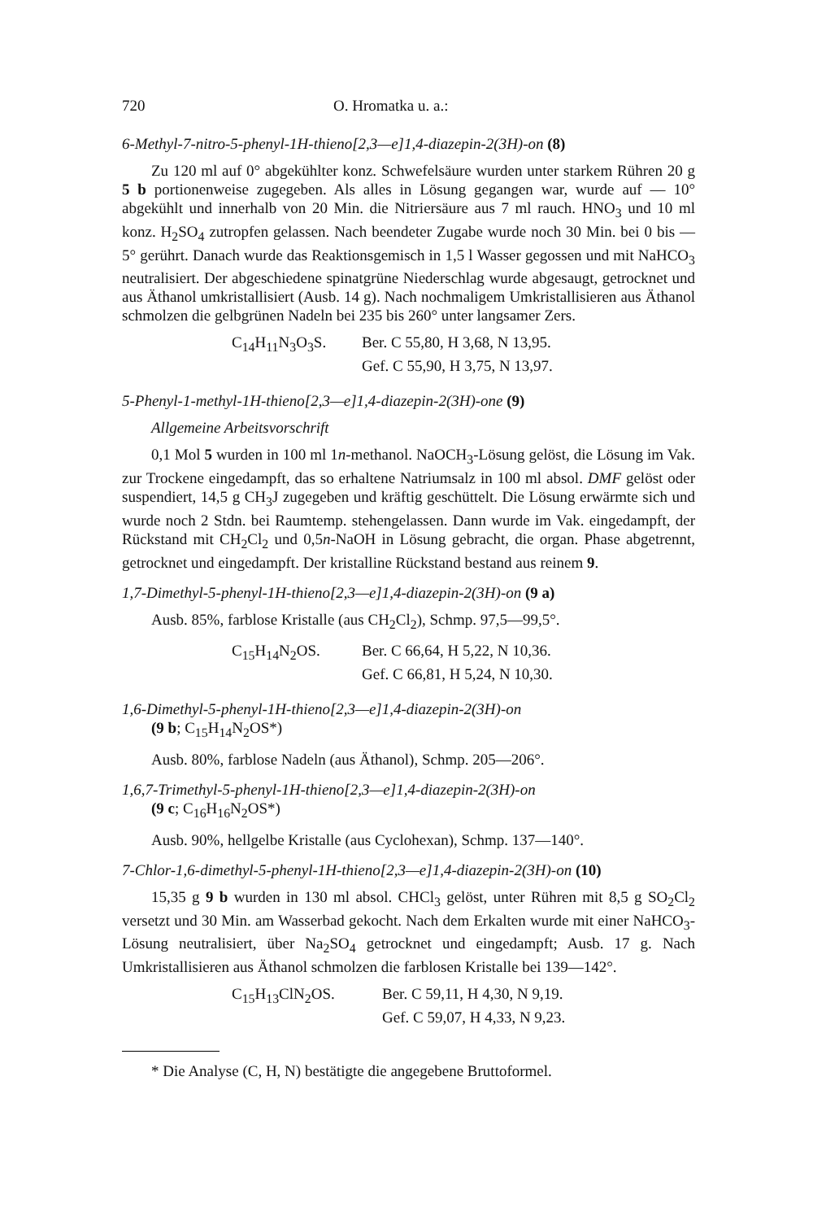720 O. Hromatka u. a.:
6-Methyl-7-nitro-5-phenyl-1H-thieno[2,3—e]1,4-diazepin-2(3H)-on (8)
Zu 120 ml auf 0° abgekühlter konz. Schwefelsäure wurden unter starkem Rühren 20 g 5 b portionenweise zugegeben. Als alles in Lösung gegangen war, wurde auf — 10° abgekühlt und innerhalb von 20 Min. die Nitriersäure aus 7 ml rauch. HNO<sub>3</sub> und 10 ml konz. H<sub>2</sub>SO<sub>4</sub> zutropfen gelassen. Nach beendeter Zugabe wurde noch 30 Min. bei 0 bis — 5° gerührt. Danach wurde das Reaktionsgemisch in 1,5 l Wasser gegossen und mit NaHCO<sub>3</sub> neutralisiert. Der abgeschiedene spinatgrüne Niederschlag wurde abgesaugt, getrocknet und aus Äthanol umkristallisiert (Ausb. 14 g). Nach nochmaligem Umkristallisieren aus Äthanol schmolzen die gelbgrünen Nadeln bei 235 bis 260° unter langsamer Zers.
C<sub>14</sub>H<sub>11</sub>N<sub>3</sub>O<sub>3</sub>S. Ber. C 55,80, H 3,68, N 13,95. Gef. C 55,90, H 3,75, N 13,97.
5-Phenyl-1-methyl-1H-thieno[2,3—e]1,4-diazepin-2(3H)-one (9)
Allgemeine Arbeitsvorschrift
0,1 Mol 5 wurden in 100 ml 1n-methanol. NaOCH<sub>3</sub>-Lösung gelöst, die Lösung im Vak. zur Trockene eingedampft, das so erhaltene Natriumsalz in 100 ml absol. DMF gelöst oder suspendiert, 14,5 g CH<sub>3</sub>J zugegeben und kräftig geschüttelt. Die Lösung erwärmte sich und wurde noch 2 Stdn. bei Raumtemp. stehengelassen. Dann wurde im Vak. eingedampft, der Rückstand mit CH<sub>2</sub>Cl<sub>2</sub> und 0,5n-NaOH in Lösung gebracht, die organ. Phase abgetrennt, getrocknet und eingedampft. Der kristalline Rückstand bestand aus reinem 9.
1,7-Dimethyl-5-phenyl-1H-thieno[2,3—e]1,4-diazepin-2(3H)-on (9 a)
Ausb. 85%, farblose Kristalle (aus CH<sub>2</sub>Cl<sub>2</sub>), Schmp. 97,5—99,5°.
C<sub>15</sub>H<sub>14</sub>N<sub>2</sub>OS. Ber. C 66,64, H 5,22, N 10,36. Gef. C 66,81, H 5,24, N 10,30.
1,6-Dimethyl-5-phenyl-1H-thieno[2,3—e]1,4-diazepin-2(3H)-on
(9 b; C<sub>15</sub>H<sub>14</sub>N<sub>2</sub>OS*)
Ausb. 80%, farblose Nadeln (aus Äthanol), Schmp. 205—206°.
1,6,7-Trimethyl-5-phenyl-1H-thieno[2,3—e]1,4-diazepin-2(3H)-on
(9 c; C<sub>16</sub>H<sub>16</sub>N<sub>2</sub>OS*)
Ausb. 90%, hellgelbe Kristalle (aus Cyclohexan), Schmp. 137—140°.
7-Chlor-1,6-dimethyl-5-phenyl-1H-thieno[2,3—e]1,4-diazepin-2(3H)-on (10)
15,35 g 9 b wurden in 130 ml absol. CHCl<sub>3</sub> gelöst, unter Rühren mit 8,5 g SO<sub>2</sub>Cl<sub>2</sub> versetzt und 30 Min. am Wasserbad gekocht. Nach dem Erkalten wurde mit einer NaHCO<sub>3</sub>-Lösung neutralisiert, über Na<sub>2</sub>SO<sub>4</sub> getrocknet und eingedampft; Ausb. 17 g. Nach Umkristallisieren aus Äthanol schmolzen die farblosen Kristalle bei 139—142°.
C<sub>15</sub>H<sub>13</sub>ClN<sub>2</sub>OS. Ber. C 59,11, H 4,30, N 9,19. Gef. C 59,07, H 4,33, N 9,23.
* Die Analyse (C, H, N) bestätigte die angegebene Bruttoformel.